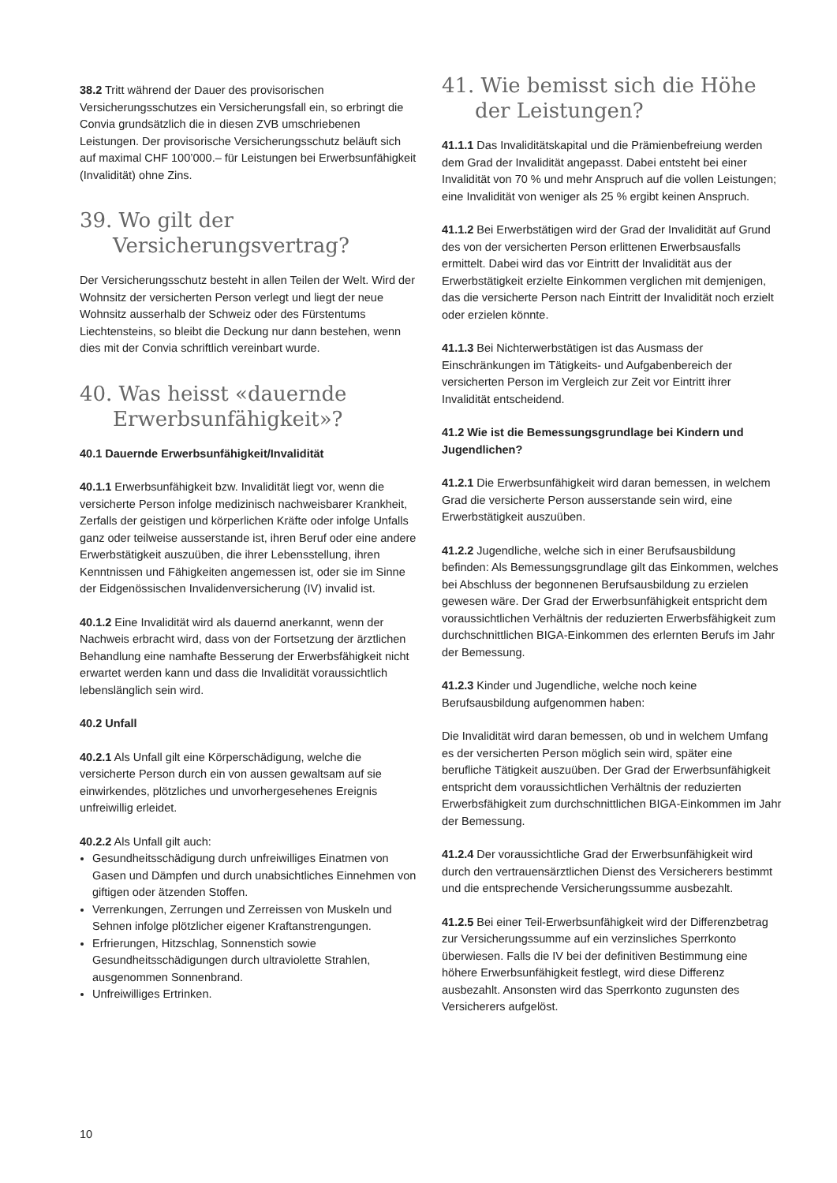38.2 Tritt während der Dauer des provisorischen Versicherungsschutzes ein Versicherungsfall ein, so erbringt die Convia grundsätzlich die in diesen ZVB umschriebenen Leistungen. Der provisorische Versicherungsschutz beläuft sich auf maximal CHF 100’000.– für Leistungen bei Erwerbsunfähigkeit (Invalidität) ohne Zins.
39. Wo gilt der Versicherungsvertrag?
Der Versicherungsschutz besteht in allen Teilen der Welt. Wird der Wohnsitz der versicherten Person verlegt und liegt der neue Wohnsitz ausserhalb der Schweiz oder des Fürstentums Liechtensteins, so bleibt die Deckung nur dann bestehen, wenn dies mit der Convia schriftlich vereinbart wurde.
40. Was heisst «dauernde Erwerbsunfähigkeit»?
40.1 Dauernde Erwerbsunfähigkeit/Invalidität
40.1.1 Erwerbsunfähigkeit bzw. Invalidität liegt vor, wenn die versicherte Person infolge medizinisch nachweisbarer Krankheit, Zerfalls der geistigen und körperlichen Kräfte oder infolge Unfalls ganz oder teilweise ausserstande ist, ihren Beruf oder eine andere Erwerbstätigkeit auszuüben, die ihrer Lebensstellung, ihren Kenntnissen und Fähigkeiten angemessen ist, oder sie im Sinne der Eidgenössischen Invalidenversicherung (IV) invalid ist.
40.1.2 Eine Invalidität wird als dauernd anerkannt, wenn der Nachweis erbracht wird, dass von der Fortsetzung der ärztlichen Behandlung eine namhafte Besserung der Erwerbsfähigkeit nicht erwartet werden kann und dass die Invalidität voraussichtlich lebenslänglich sein wird.
40.2 Unfall
40.2.1 Als Unfall gilt eine Körperschädigung, welche die versicherte Person durch ein von aussen gewaltsam auf sie einwirkendes, plötzliches und unvorhergesehenes Ereignis unfreiwillig erleidet.
40.2.2 Als Unfall gilt auch:
Gesundheitsschädigung durch unfreiwilliges Einatmen von Gasen und Dämpfen und durch unabsichtliches Einnehmen von giftigen oder ätzenden Stoffen.
Verrenkungen, Zerrungen und Zerreissen von Muskeln und Sehnen infolge plötzlicher eigener Kraftanstrengungen.
Erfrierungen, Hitzschlag, Sonnenstich sowie Gesundheitsschädigungen durch ultraviolette Strahlen, ausgenommen Sonnenbrand.
Unfreiwilliges Ertrinken.
41. Wie bemisst sich die Höhe der Leistungen?
41.1.1 Das Invaliditätskapital und die Prämienbefreiung werden dem Grad der Invalidität angepasst. Dabei entsteht bei einer Invalidität von 70 % und mehr Anspruch auf die vollen Leistungen; eine Invalidität von weniger als 25 % ergibt keinen Anspruch.
41.1.2 Bei Erwerbstätigen wird der Grad der Invalidität auf Grund des von der versicherten Person erlittenen Erwerbsausfalls ermittelt. Dabei wird das vor Eintritt der Invalidität aus der Erwerbstätigkeit erzielte Einkommen verglichen mit demjenigen, das die versicherte Person nach Eintritt der Invalidität noch erzielt oder erzielen könnte.
41.1.3 Bei Nichterwerbstätigen ist das Ausmass der Einschränkungen im Tätigkeits- und Aufgabenbereich der versicherten Person im Vergleich zur Zeit vor Eintritt ihrer Invalidität entscheidend.
41.2 Wie ist die Bemessungsgrundlage bei Kindern und Jugendlichen?
41.2.1 Die Erwerbsunfähigkeit wird daran bemessen, in welchem Grad die versicherte Person ausserstande sein wird, eine Erwerbstätigkeit auszuüben.
41.2.2 Jugendliche, welche sich in einer Berufsausbildung befinden: Als Bemessungsgrundlage gilt das Einkommen, welches bei Abschluss der begonnenen Berufsausbildung zu erzielen gewesen wäre. Der Grad der Erwerbsunfähigkeit entspricht dem voraussichtlichen Verhältnis der reduzierten Erwerbsfähigkeit zum durchschnittlichen BIGA-Einkommen des erlernten Berufs im Jahr der Bemessung.
41.2.3 Kinder und Jugendliche, welche noch keine Berufsausbildung aufgenommen haben:
Die Invalidität wird daran bemessen, ob und in welchem Umfang es der versicherten Person möglich sein wird, später eine berufliche Tätigkeit auszuüben. Der Grad der Erwerbsunfähigkeit entspricht dem voraussichtlichen Verhältnis der reduzierten Erwerbsfähigkeit zum durchschnittlichen BIGA-Einkommen im Jahr der Bemessung.
41.2.4 Der voraussichtliche Grad der Erwerbsunfähigkeit wird durch den vertrauensärztlichen Dienst des Versicherers bestimmt und die entsprechende Versicherungssumme ausbezahlt.
41.2.5 Bei einer Teil-Erwerbsunfähigkeit wird der Differenzbetrag zur Versicherungssumme auf ein verzinsliches Sperrkonto überwiesen. Falls die IV bei der definitiven Bestimmung eine höhere Erwerbsunfähigkeit festlegt, wird diese Differenz ausbezahlt. Ansonsten wird das Sperrkonto zugunsten des Versicherers aufgelöst.
10